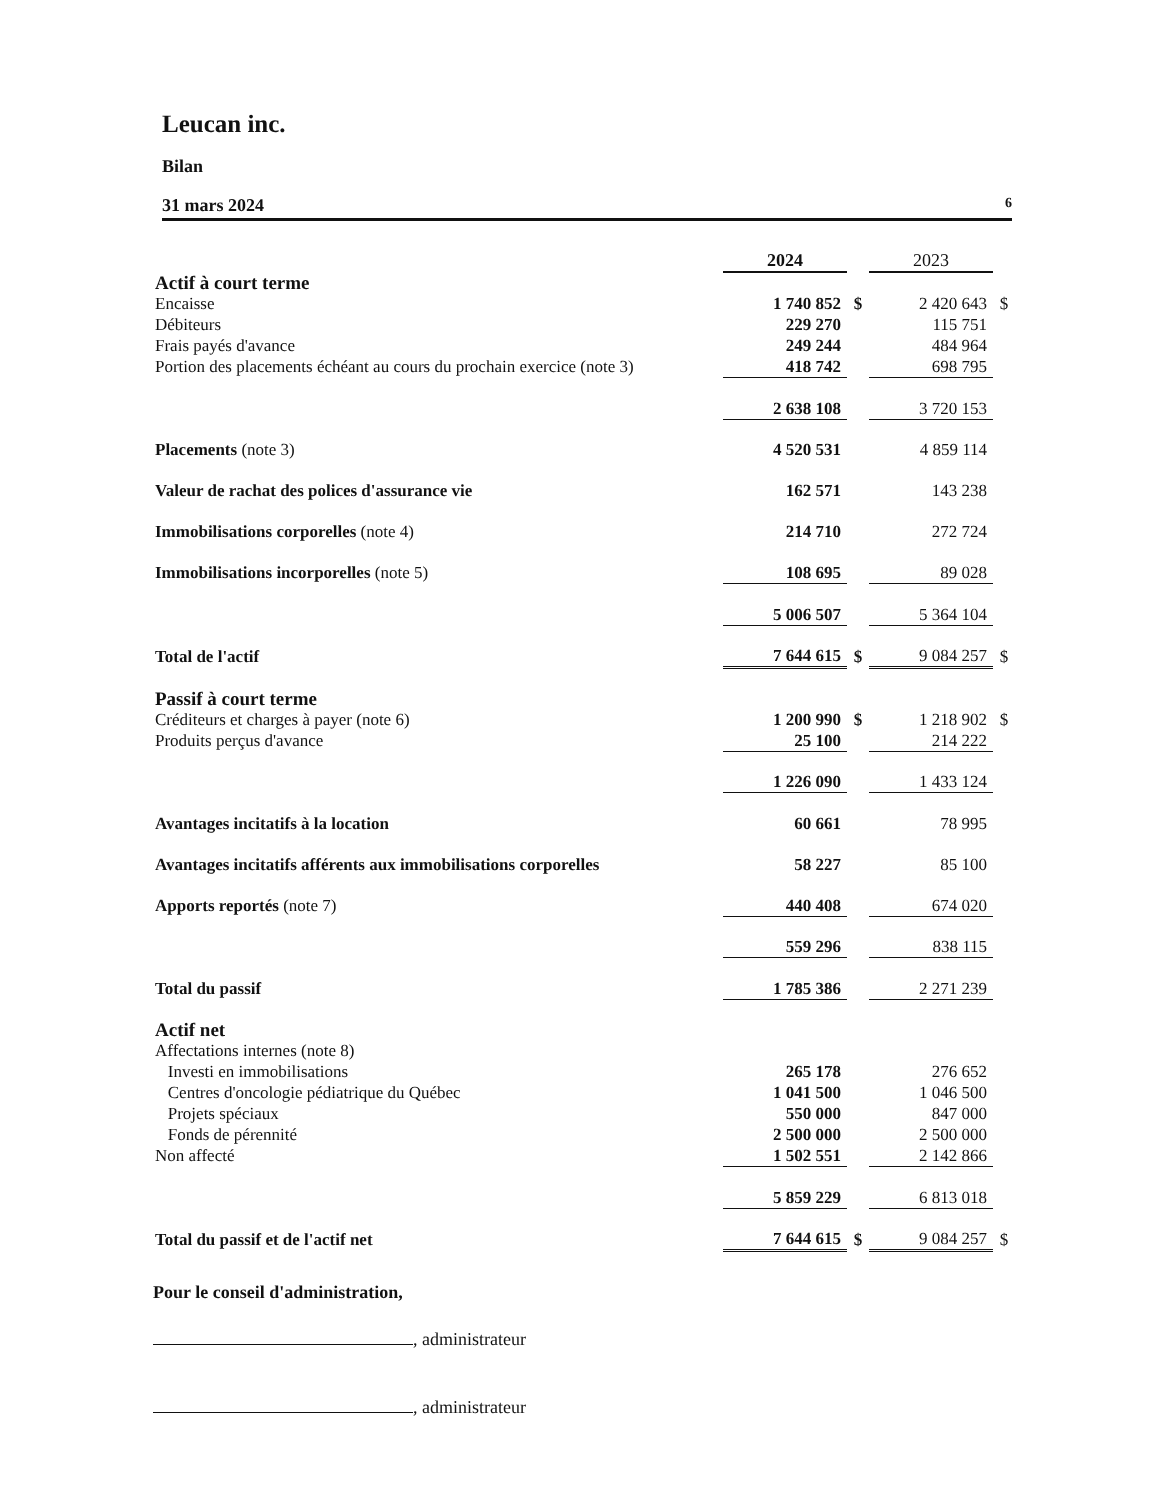Leucan inc.
Bilan
31 mars 2024 6
| | 2024 | | 2023 | |
| Actif à court terme | | | | |
| Encaisse | 1 740 852 | $ | 2 420 643 | $ |
| Débiteurs | 229 270 | | 115 751 | |
| Frais payés d'avance | 249 244 | | 484 964 | |
| Portion des placements échéant au cours du prochain exercice (note 3) | 418 742 | | 698 795 | |
| | 2 638 108 | | 3 720 153 | |
| Placements (note 3) | 4 520 531 | | 4 859 114 | |
| Valeur de rachat des polices d'assurance vie | 162 571 | | 143 238 | |
| Immobilisations corporelles (note 4) | 214 710 | | 272 724 | |
| Immobilisations incorporelles (note 5) | 108 695 | | 89 028 | |
| | 5 006 507 | | 5 364 104 | |
| Total de l'actif | 7 644 615 | $ | 9 084 257 | $ |
| Passif à court terme | | | | |
| Créditeurs et charges à payer (note 6) | 1 200 990 | $ | 1 218 902 | $ |
| Produits perçus d'avance | 25 100 | | 214 222 | |
| | 1 226 090 | | 1 433 124 | |
| Avantages incitatifs à la location | 60 661 | | 78 995 | |
| Avantages incitatifs afférents aux immobilisations corporelles | 58 227 | | 85 100 | |
| Apports reportés (note 7) | 440 408 | | 674 020 | |
| | 559 296 | | 838 115 | |
| Total du passif | 1 785 386 | | 2 271 239 | |
| Actif net | | | | |
| Affectations internes (note 8) | | | | |
| Investi en immobilisations | 265 178 | | 276 652 | |
| Centres d'oncologie pédiatrique du Québec | 1 041 500 | | 1 046 500 | |
| Projets spéciaux | 550 000 | | 847 000 | |
| Fonds de pérennité | 2 500 000 | | 2 500 000 | |
| Non affecté | 1 502 551 | | 2 142 866 | |
| | 5 859 229 | | 6 813 018 | |
| Total du passif et de l'actif net | 7 644 615 | $ | 9 084 257 | $ |
Pour le conseil d'administration,
, administrateur
, administrateur